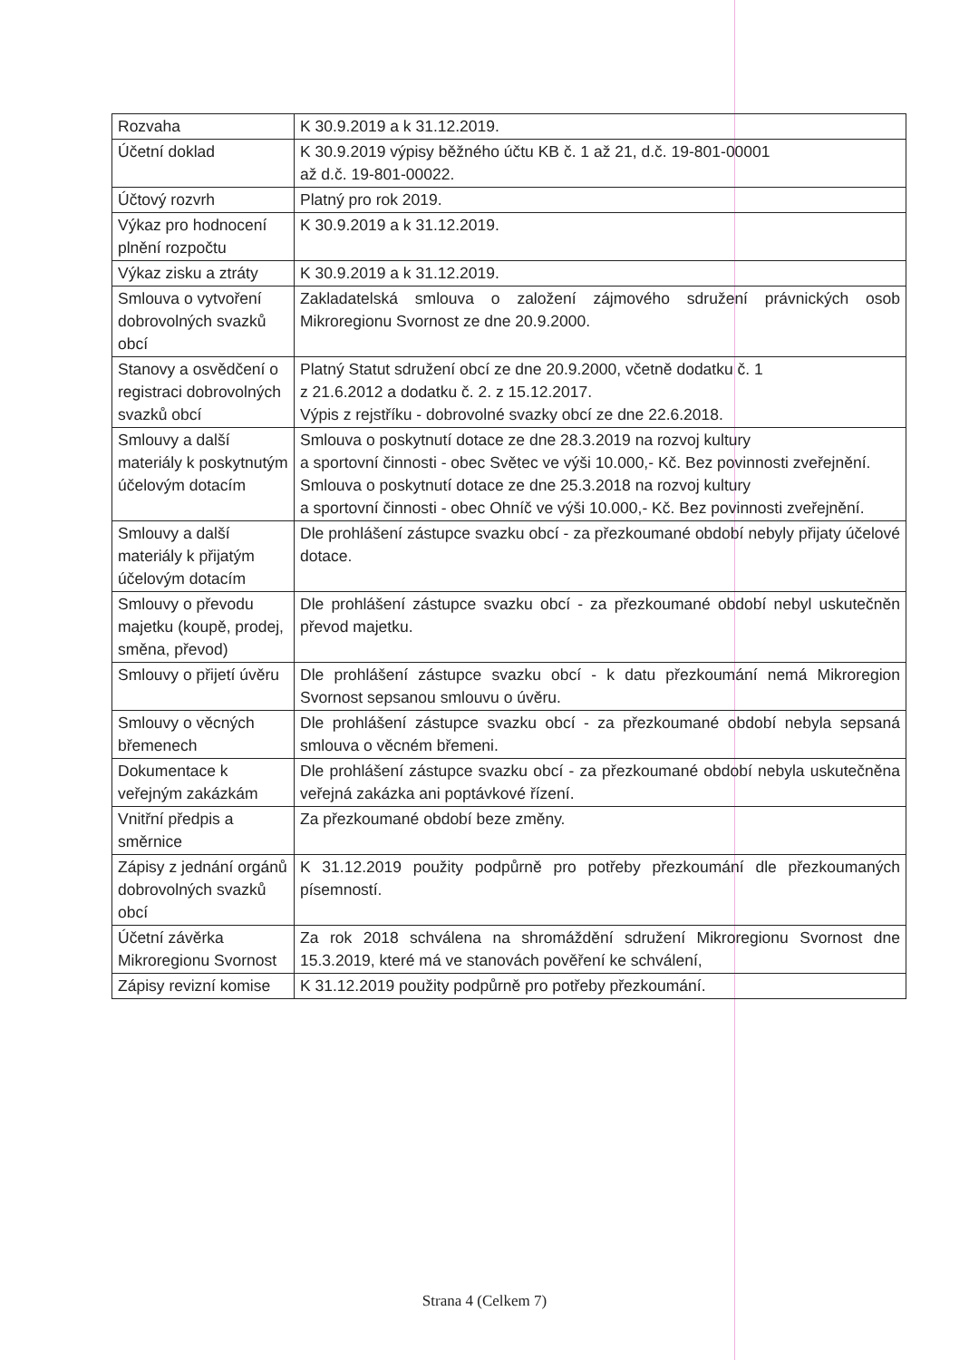| Rozvaha | K 30.9.2019 a k 31.12.2019. |
| Účetní doklad | K 30.9.2019 výpisy běžného účtu KB č. 1 až 21, d.č. 19-801-00001 až d.č. 19-801-00022. |
| Účtový rozvrh | Platný pro rok 2019. |
| Výkaz pro hodnocení plnění rozpočtu | K 30.9.2019 a k 31.12.2019. |
| Výkaz zisku a ztráty | K 30.9.2019 a k 31.12.2019. |
| Smlouva o vytvoření dobrovolných svazků obcí | Zakladatelská smlouva o založení zájmového sdružení právnických osob Mikroregionu Svornost ze dne 20.9.2000. |
| Stanovy a osvědčení o registraci dobrovolných svazků obcí | Platný Statut sdružení obcí ze dne 20.9.2000, včetně dodatku č. 1 z 21.6.2012 a dodatku č. 2. z 15.12.2017. Výpis z rejstříku - dobrovolné svazky obcí ze dne 22.6.2018. |
| Smlouvy a další materiály k poskytnutým účelovým dotacím | Smlouva o poskytnutí dotace ze dne 28.3.2019 na rozvoj kultury a sportovní činnosti - obec Světec ve výši 10.000,- Kč. Bez povinnosti zveřejnění. Smlouva o poskytnutí dotace ze dne 25.3.2018 na rozvoj kultury a sportovní činnosti - obec Ohníč ve výši 10.000,- Kč. Bez povinnosti zveřejnění. |
| Smlouvy a další materiály k přijatým účelovým dotacím | Dle prohlášení zástupce svazku obcí - za přezkoumané období nebyly přijaty účelové dotace. |
| Smlouvy o převodu majetku (koupě, prodej, směna, převod) | Dle prohlášení zástupce svazku obcí - za přezkoumané období nebyl uskutečněn převod majetku. |
| Smlouvy o přijetí úvěru | Dle prohlášení zástupce svazku obcí - k datu přezkoumání nemá Mikroregion Svornost sepsanou smlouvu o úvěru. |
| Smlouvy o věcných břemenech | Dle prohlášení zástupce svazku obcí - za přezkoumané období nebyla sepsaná smlouva o věcném břemeni. |
| Dokumentace k veřejným zakázkám | Dle prohlášení zástupce svazku obcí - za přezkoumané období nebyla uskutečněna veřejná zakázka ani poptávkové řízení. |
| Vnitřní předpis a směrnice | Za přezkoumané období beze změny. |
| Zápisy z jednání orgánů dobrovolných svazků obcí | K 31.12.2019 použity podpůrně pro potřeby přezkoumání dle přezkoumaných písemností. |
| Účetní závěrka Mikroregionu Svornost | Za rok 2018 schválena na shromáždění sdružení Mikroregionu Svornost dne 15.3.2019, které má ve stanovách pověření ke schválení, |
| Zápisy revizní komise | K 31.12.2019 použity podpůrně pro potřeby přezkoumání. |
Strana 4 (Celkem 7)